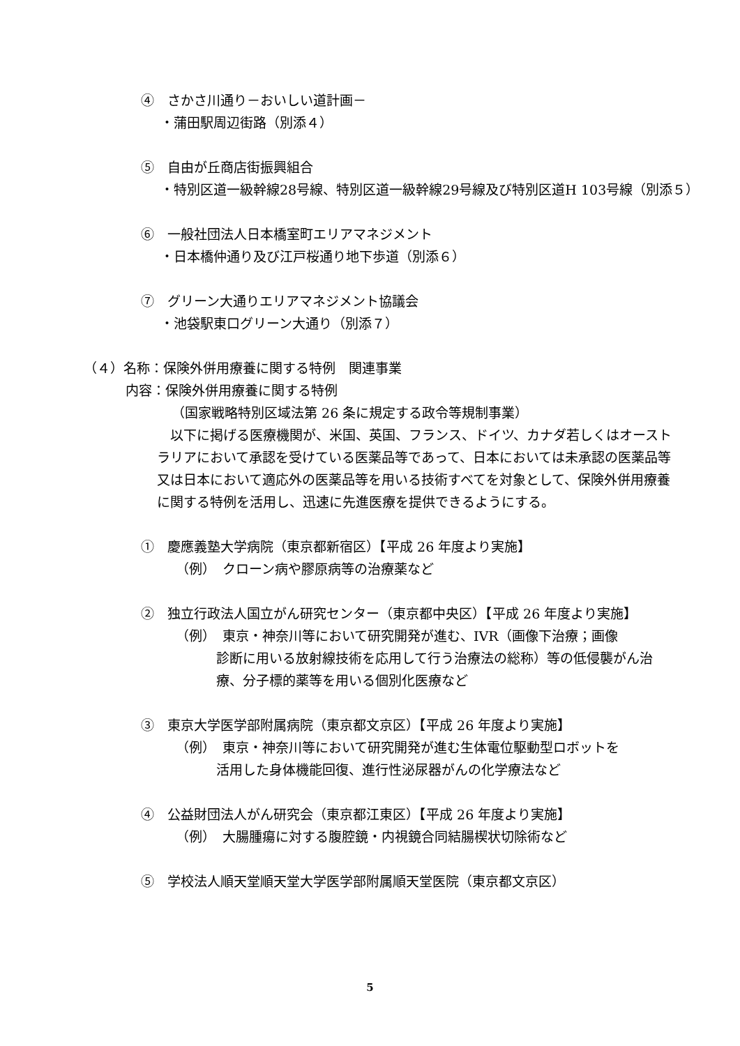④　さかさ川通り－おいしい道計画－
・蒲田駅周辺街路（別添４）
⑤　自由が丘商店街振興組合
・特別区道一級幹線28号線、特別区道一級幹線29号線及び特別区道H 103号線（別添５）
⑥　一般社団法人日本橋室町エリアマネジメント
・日本橋仲通り及び江戸桜通り地下歩道（別添６）
⑦　グリーン大通りエリアマネジメント協議会
・池袋駅東口グリーン大通り（別添７）
（４）名称：保険外併用療養に関する特例　関連事業
内容：保険外併用療養に関する特例
（国家戦略特別区域法第 26 条に規定する政令等規制事業）
　以下に掲げる医療機関が、米国、英国、フランス、ドイツ、カナダ若しくはオーストラリアにおいて承認を受けている医薬品等であって、日本においては未承認の医薬品等又は日本において適応外の医薬品等を用いる技術すべてを対象として、保険外併用療養に関する特例を活用し、迅速に先進医療を提供できるようにする。
①　慶應義塾大学病院（東京都新宿区）【平成 26 年度より実施】
（例）　クローン病や膠原病等の治療薬など
②　独立行政法人国立がん研究センター（東京都中央区）【平成 26 年度より実施】
（例）　東京・神奈川等において研究開発が進む、IVR（画像下治療；画像
診断に用いる放射線技術を応用して行う治療法の総称）等の低侵襲がん治療、分子標的薬等を用いる個別化医療など
③　東京大学医学部附属病院（東京都文京区）【平成 26 年度より実施】
（例）　東京・神奈川等において研究開発が進む生体電位駆動型ロボットを
活用した身体機能回復、進行性泌尿器がんの化学療法など
④　公益財団法人がん研究会（東京都江東区）【平成 26 年度より実施】
（例）　大腸腫瘍に対する腹腔鏡・内視鏡合同結腸楔状切除術など
⑤　学校法人順天堂順天堂大学医学部附属順天堂医院（東京都文京区）
5